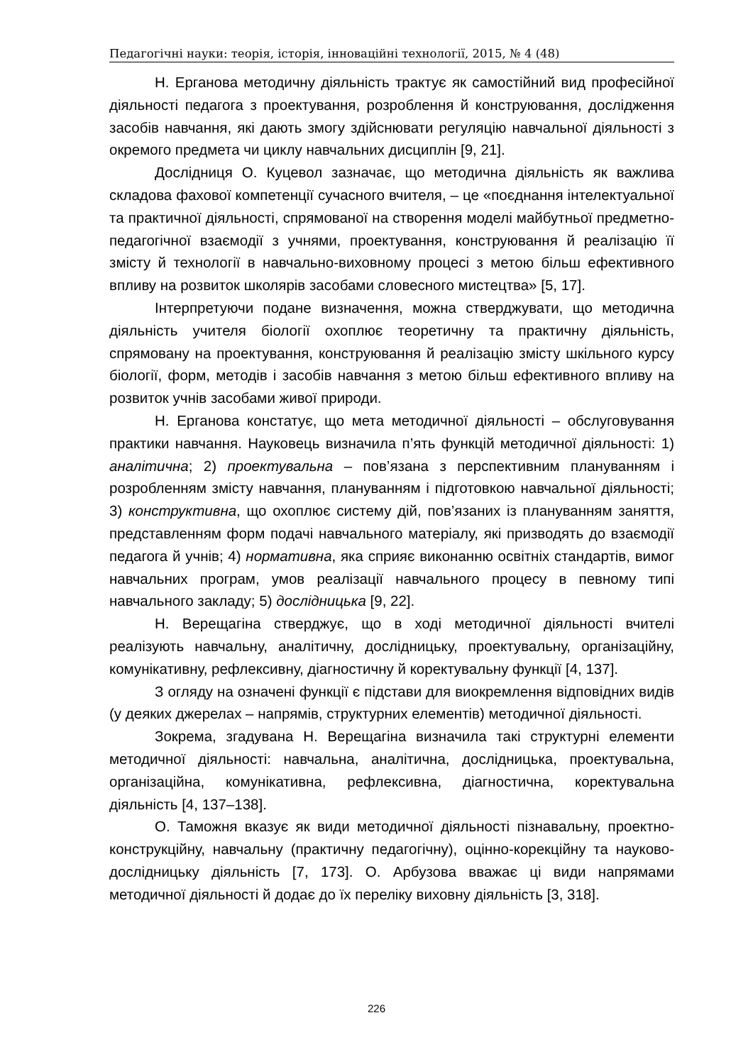Педагогічні науки: теорія, історія, інноваційні технології, 2015, № 4 (48)
Н. Ерганова методичну діяльність трактує як самостійний вид професійної діяльності педагога з проектування, розроблення й конструювання, дослідження засобів навчання, які дають змогу здійснювати регуляцію навчальної діяльності з окремого предмета чи циклу навчальних дисциплін [9, 21].
Дослідниця О. Куцевол зазначає, що методична діяльність як важлива складова фахової компетенції сучасного вчителя, – це «поєднання інтелектуальної та практичної діяльності, спрямованої на створення моделі майбутньої предметно-педагогічної взаємодії з учнями, проектування, конструювання й реалізацію її змісту й технології в навчально-виховному процесі з метою більш ефективного впливу на розвиток школярів засобами словесного мистецтва» [5, 17].
Інтерпретуючи подане визначення, можна стверджувати, що методична діяльність учителя біології охоплює теоретичну та практичну діяльність, спрямовану на проектування, конструювання й реалізацію змісту шкільного курсу біології, форм, методів і засобів навчання з метою більш ефективного впливу на розвиток учнів засобами живої природи.
Н. Ерганова констатує, що мета методичної діяльності – обслуговування практики навчання. Науковець визначила п’ять функцій методичної діяльності: 1) аналітична; 2) проектувальна – пов’язана з перспективним плануванням і розробленням змісту навчання, плануванням і підготовкою навчальної діяльності; 3) конструктивна, що охоплює систему дій, пов’язаних із плануванням заняття, представленням форм подачі навчального матеріалу, які призводять до взаємодії педагога й учнів; 4) нормативна, яка сприяє виконанню освітніх стандартів, вимог навчальних програм, умов реалізації навчального процесу в певному типі навчального закладу; 5) дослідницька [9, 22].
Н. Верещагіна стверджує, що в ході методичної діяльності вчителі реалізують навчальну, аналітичну, дослідницьку, проектувальну, організаційну, комунікативну, рефлексивну, діагностичну й коректувальну функції [4, 137].
З огляду на означені функції є підстави для виокремлення відповідних видів (у деяких джерелах – напрямів, структурних елементів) методичної діяльності.
Зокрема, згадувана Н. Верещагіна визначила такі структурні елементи методичної діяльності: навчальна, аналітична, дослідницька, проектувальна, організаційна, комунікативна, рефлексивна, діагностична, коректувальна діяльність [4, 137–138].
О. Таможня вказує як види методичної діяльності пізнавальну, проектно-конструкційну, навчальну (практичну педагогічну), оцінно-корекційну та науково-дослідницьку діяльність [7, 173]. О. Арбузова вважає ці види напрямами методичної діяльності й додає до їх переліку виховну діяльність [3, 318].
226